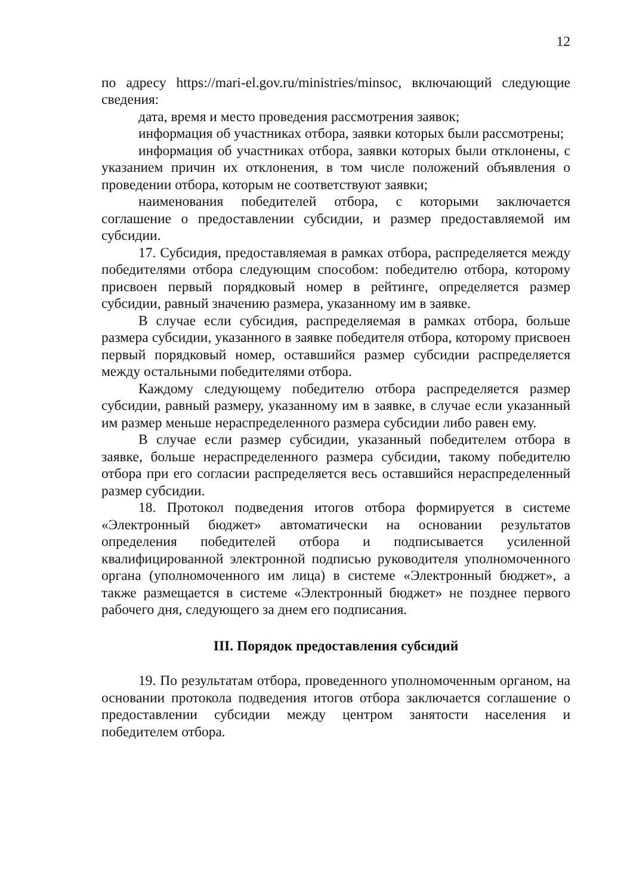12
по адресу https://mari-el.gov.ru/ministries/minsoc, включающий следующие сведения:
дата, время и место проведения рассмотрения заявок;
информация об участниках отбора, заявки которых были рассмотрены;
информация об участниках отбора, заявки которых были отклонены, с указанием причин их отклонения, в том числе положений объявления о проведении отбора, которым не соответствуют заявки;
наименования победителей отбора, с которыми заключается соглашение о предоставлении субсидии, и размер предоставляемой им субсидии.
17. Субсидия, предоставляемая в рамках отбора, распределяется между победителями отбора следующим способом: победителю отбора, которому присвоен первый порядковый номер в рейтинге, определяется размер субсидии, равный значению размера, указанному им в заявке.
В случае если субсидия, распределяемая в рамках отбора, больше размера субсидии, указанного в заявке победителя отбора, которому присвоен первый порядковый номер, оставшийся размер субсидии распределяется между остальными победителями отбора.
Каждому следующему победителю отбора распределяется размер субсидии, равный размеру, указанному им в заявке, в случае если указанный им размер меньше нераспределенного размера субсидии либо равен ему.
В случае если размер субсидии, указанный победителем отбора в заявке, больше нераспределенного размера субсидии, такому победителю отбора при его согласии распределяется весь оставшийся нераспределенный размер субсидии.
18. Протокол подведения итогов отбора формируется в системе «Электронный бюджет» автоматически на основании результатов определения победителей отбора и подписывается усиленной квалифицированной электронной подписью руководителя уполномоченного органа (уполномоченного им лица) в системе «Электронный бюджет», а также размещается в системе «Электронный бюджет» не позднее первого рабочего дня, следующего за днем его подписания.
III. Порядок предоставления субсидий
19. По результатам отбора, проведенного уполномоченным органом, на основании протокола подведения итогов отбора заключается соглашение о предоставлении субсидии между центром занятости населения и победителем отбора.